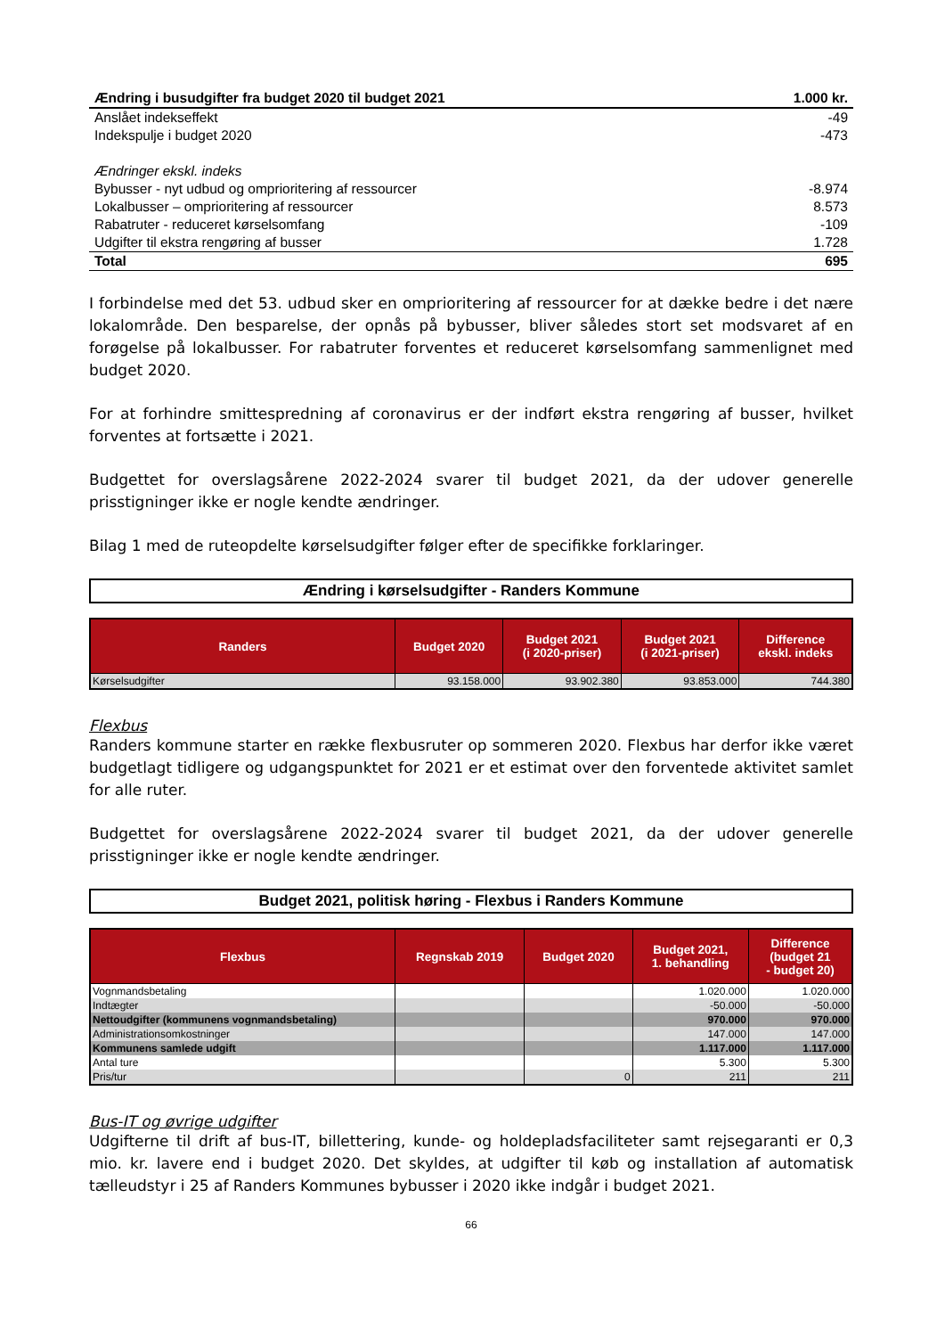| Ændring i busudgifter fra budget 2020 til budget 2021 | 1.000 kr. |
| Anslået indekseffekt | -49 |
| Indekspulje i budget 2020 | -473 |
| Ændringer ekskl. indeks | |
| Bybusser - nyt udbud og omprioritering af ressourcer | -8.974 |
| Lokalbusser – omprioritering af ressourcer | 8.573 |
| Rabatruter - reduceret kørselsomfang | -109 |
| Udgifter til ekstra rengøring af busser | 1.728 |
| Total | 695 |
I forbindelse med det 53. udbud sker en omprioritering af ressourcer for at dække bedre i det nære lokalområde. Den besparelse, der opnås på bybusser, bliver således stort set modsvaret af en forøgelse på lokalbusser. For rabatruter forventes et reduceret kørselsomfang sammenlignet med budget 2020.
For at forhindre smittespredning af coronavirus er der indført ekstra rengøring af busser, hvilket forventes at fortsætte i 2021.
Budgettet for overslagsårene 2022-2024 svarer til budget 2021, da der udover generelle prisstigninger ikke er nogle kendte ændringer.
Bilag 1 med de ruteopdelte kørselsudgifter følger efter de specifikke forklaringer.
Ændring i kørselsudgifter - Randers Kommune
| Randers | Budget 2020 | Budget 2021 (i 2020-priser) | Budget 2021 (i 2021-priser) | Difference ekskl. indeks |
| --- | --- | --- | --- | --- |
| Kørselsudgifter | 93.158.000 | 93.902.380 | 93.853.000 | 744.380 |
Flexbus
Randers kommune starter en række flexbusruter op sommeren 2020. Flexbus har derfor ikke været budgetlagt tidligere og udgangspunktet for 2021 er et estimat over den forventede aktivitet samlet for alle ruter.
Budgettet for overslagsårene 2022-2024 svarer til budget 2021, da der udover generelle prisstigninger ikke er nogle kendte ændringer.
Budget 2021, politisk høring - Flexbus i Randers Kommune
| Flexbus | Regnskab 2019 | Budget 2020 | Budget 2021, 1. behandling | Difference (budget 21 - budget 20) |
| --- | --- | --- | --- | --- |
| Vognmandsbetaling | | | 1.020.000 | 1.020.000 |
| Indtægter | | | -50.000 | -50.000 |
| Nettoudgifter (kommunens vognmandsbetaling) | | | 970.000 | 970.000 |
| Administrationsomkostninger | | | 147.000 | 147.000 |
| Kommunens samlede udgift | | | 1.117.000 | 1.117.000 |
| Antal ture | | | 5.300 | 5.300 |
| Pris/tur | | 0 | 211 | 211 |
Bus-IT og øvrige udgifter
Udgifterne til drift af bus-IT, billettering, kunde- og holdepladsfaciliteter samt rejsegaranti er 0,3 mio. kr. lavere end i budget 2020. Det skyldes, at udgifter til køb og installation af automatisk tælleudstyr i 25 af Randers Kommunes bybusser i 2020 ikke indgår i budget 2021.
66